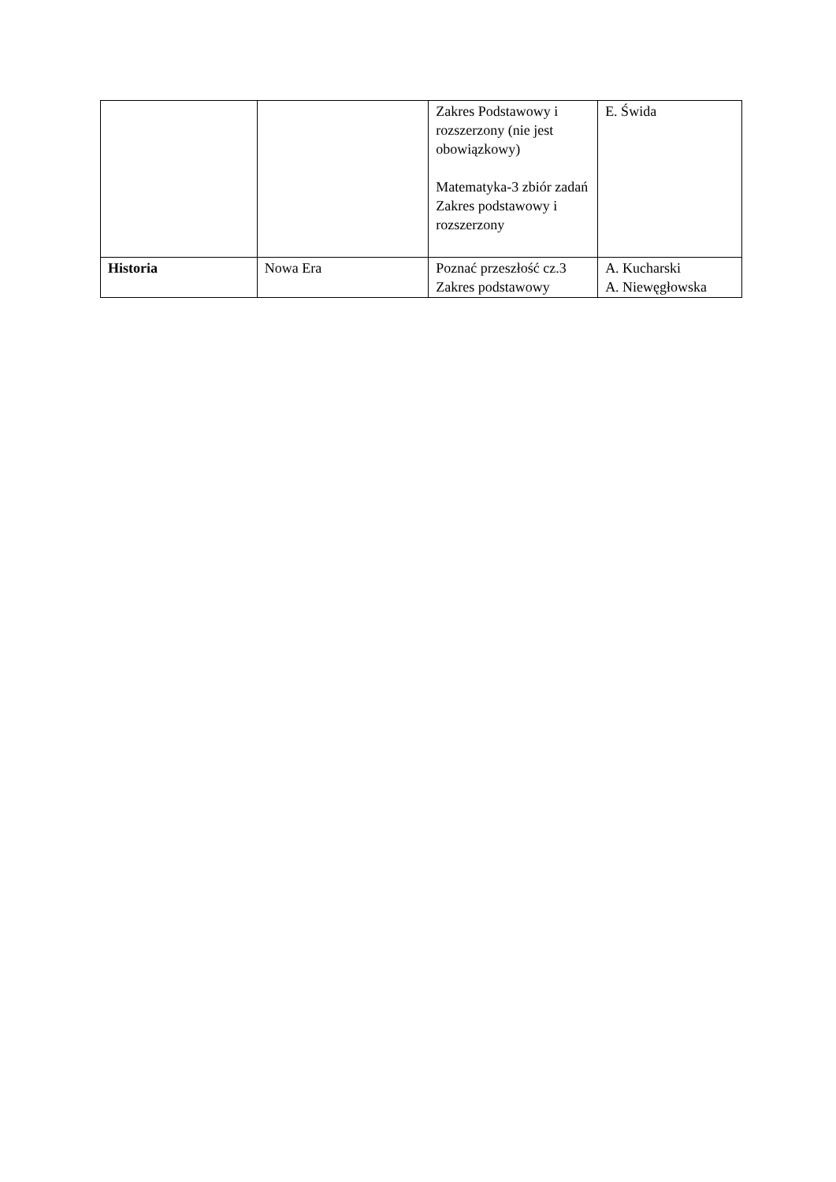| | | Zakres Podstawowy i rozszerzony (nie jest obowiązkowy) Matematyka-3 zbiór zadań Zakres podstawowy i rozszerzony | E. Świda |
| Historia | Nowa Era | Poznać przeszłość cz.3 Zakres podstawowy | A. Kucharski A. Niewęgłowska |